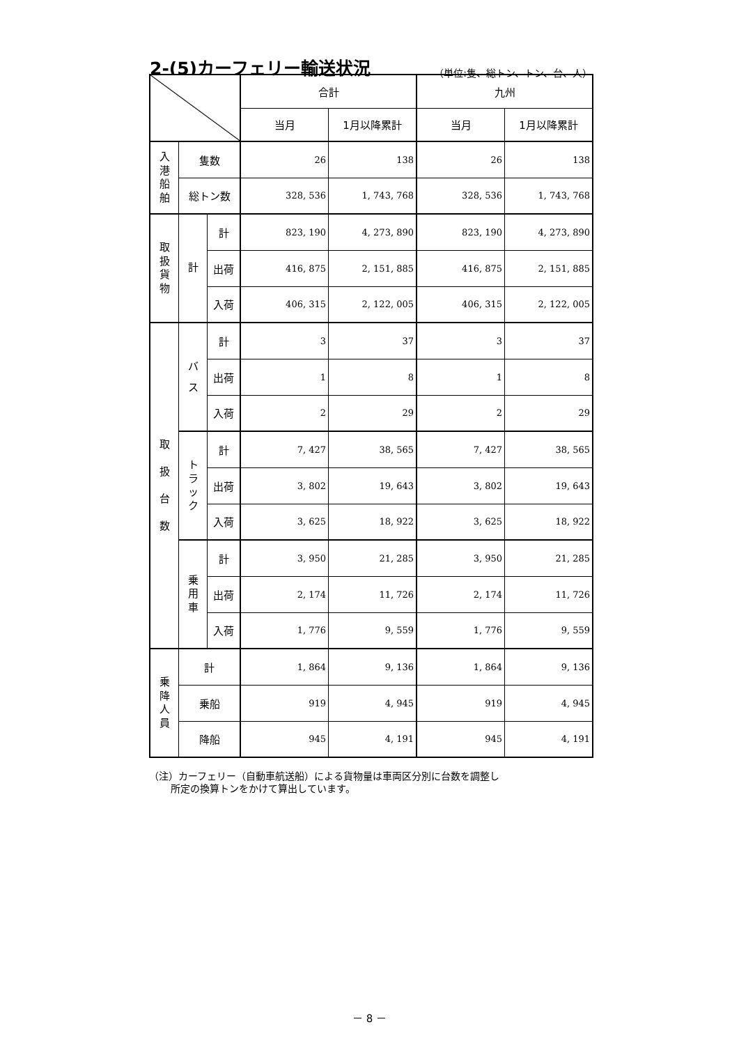2-(5)カーフェリー輸送状況
（単位:隻、総トン、トン、台、人）
| | | | 合計 | | 九州 | |
| --- | --- | --- | --- | --- | --- | --- |
| | | | 当月 | 1月以降累計 | 当月 | 1月以降累計 |
| 入 港 船 舶 | 隻数 | | 26 | 138 | 26 | 138 |
| | 総トン数 | | 328, 536 | 1, 743, 768 | 328, 536 | 1, 743, 768 |
| 取 扱 貨 物 | 計 | 計 | 823, 190 | 4, 273, 890 | 823, 190 | 4, 273, 890 |
| | | 出荷 | 416, 875 | 2, 151, 885 | 416, 875 | 2, 151, 885 |
| | | 入荷 | 406, 315 | 2, 122, 005 | 406, 315 | 2, 122, 005 |
| 取 扱 台 数 | バ ス | 計 | 3 | 37 | 3 | 37 |
| | | 出荷 | 1 | 8 | 1 | 8 |
| | | 入荷 | 2 | 29 | 2 | 29 |
| | ト ラ ッ ク | 計 | 7, 427 | 38, 565 | 7, 427 | 38, 565 |
| | | 出荷 | 3, 802 | 19, 643 | 3, 802 | 19, 643 |
| | | 入荷 | 3, 625 | 18, 922 | 3, 625 | 18, 922 |
| | 乗 用 車 | 計 | 3, 950 | 21, 285 | 3, 950 | 21, 285 |
| | | 出荷 | 2, 174 | 11, 726 | 2, 174 | 11, 726 |
| | | 入荷 | 1, 776 | 9, 559 | 1, 776 | 9, 559 |
| 乗 降 人 員 | 計 | | 1, 864 | 9, 136 | 1, 864 | 9, 136 |
| | 乗船 | | 919 | 4, 945 | 919 | 4, 945 |
| | 降船 | | 945 | 4, 191 | 945 | 4, 191 |
（注）カーフェリー（自動車航送船）による貨物量は車両区分別に台数を調整し
所定の換算トンをかけて算出しています。
－ 8 －